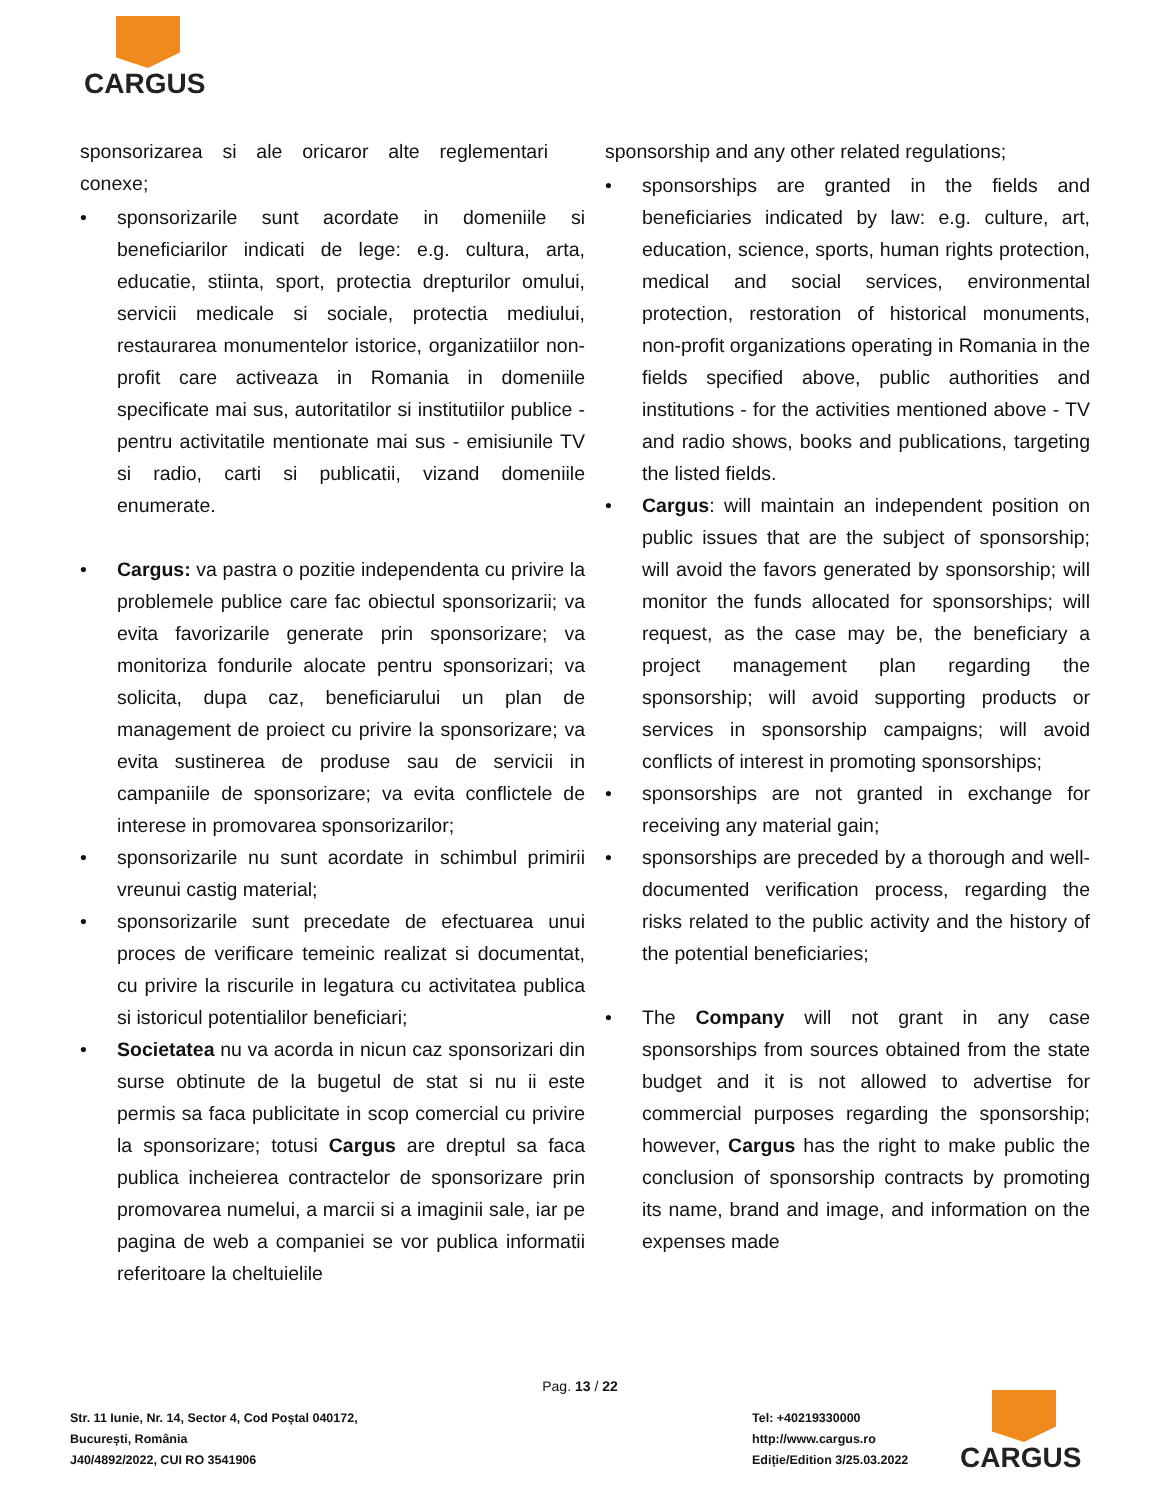CARGUS
sponsorizarea si ale oricaror alte reglementari conexe;
• sponsorizarile sunt acordate in domeniile si beneficiarilor indicati de lege: e.g. cultura, arta, educatie, stiinta, sport, protectia drepturilor omului, servicii medicale si sociale, protectia mediului, restaurarea monumentelor istorice, organizatiilor non-profit care activeaza in Romania in domeniile specificate mai sus, autoritatilor si institutiilor publice - pentru activitatile mentionate mai sus - emisiunile TV si radio, carti si publicatii, vizand domeniile enumerate.
• Cargus: va pastra o pozitie independenta cu privire la problemele publice care fac obiectul sponsorizarii; va evita favorizarile generate prin sponsorizare; va monitoriza fondurile alocate pentru sponsorizari; va solicita, dupa caz, beneficiarului un plan de management de proiect cu privire la sponsorizare; va evita sustinerea de produse sau de servicii in campaniile de sponsorizare; va evita conflictele de interese in promovarea sponsorizarilor;
• sponsorizarile nu sunt acordate in schimbul primirii vreunui castig material;
• sponsorizarile sunt precedate de efectuarea unui proces de verificare temeinic realizat si documentat, cu privire la riscurile in legatura cu activitatea publica si istoricul potentialilor beneficiari;
• Societatea nu va acorda in nicun caz sponsorizari din surse obtinute de la bugetul de stat si nu ii este permis sa faca publicitate in scop comercial cu privire la sponsorizare; totusi Cargus are dreptul sa faca publica incheierea contractelor de sponsorizare prin promovarea numelui, a marcii si a imaginii sale, iar pe pagina de web a companiei se vor publica informatii referitoare la cheltuielile
sponsorship and any other related regulations;
• sponsorships are granted in the fields and beneficiaries indicated by law: e.g. culture, art, education, science, sports, human rights protection, medical and social services, environmental protection, restoration of historical monuments, non-profit organizations operating in Romania in the fields specified above, public authorities and institutions - for the activities mentioned above - TV and radio shows, books and publications, targeting the listed fields.
• Cargus: will maintain an independent position on public issues that are the subject of sponsorship; will avoid the favors generated by sponsorship; will monitor the funds allocated for sponsorships; will request, as the case may be, the beneficiary a project management plan regarding the sponsorship; will avoid supporting products or services in sponsorship campaigns; will avoid conflicts of interest in promoting sponsorships;
• sponsorships are not granted in exchange for receiving any material gain;
• sponsorships are preceded by a thorough and well-documented verification process, regarding the risks related to the public activity and the history of the potential beneficiaries;
• The Company will not grant in any case sponsorships from sources obtained from the state budget and it is not allowed to advertise for commercial purposes regarding the sponsorship; however, Cargus has the right to make public the conclusion of sponsorship contracts by promoting its name, brand and image, and information on the expenses made
Pag. 13 / 22
Str. 11 Iunie, Nr. 14, Sector 4, Cod Poștal 040172,
București, România
J40/4892/2022, CUI RO 3541906
Tel: +40219330000
http://www.cargus.ro
Ediție/Edition 3/25.03.2022
CARGUS